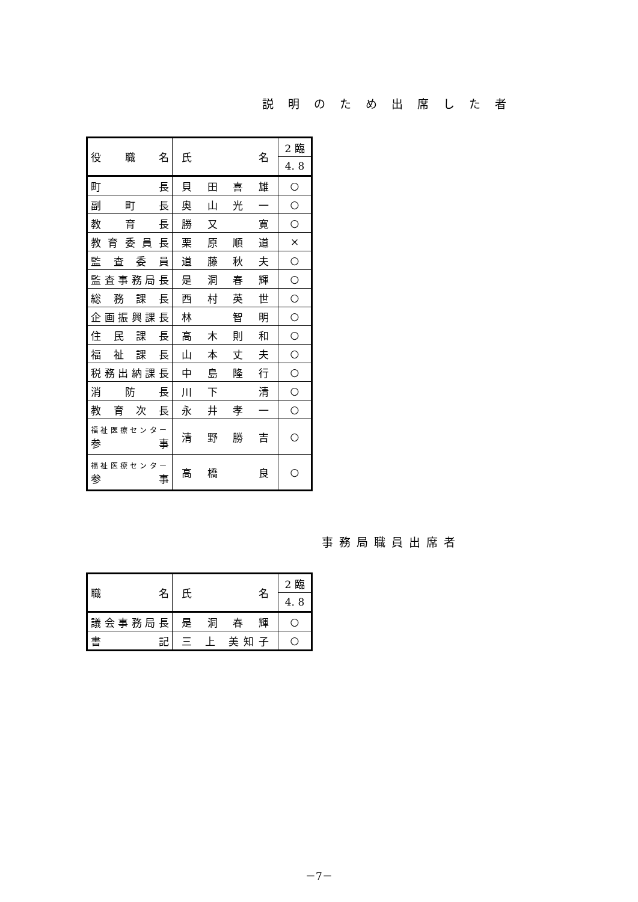説明のため出席した者
| 役 職 名 | 氏 名 | 2 臨 |
| | | 4. 8 |
| 町 長 | 貝田喜雄 | ○ |
| 副町長 | 奥山光一 | ○ |
| 教育長 | 勝又 寛 | ○ |
| 教育委員長 | 栗原順道 | × |
| 監査委員 | 道藤秋夫 | ○ |
| 監査事務局長 | 是洞春輝 | ○ |
| 総務課長 | 西村英世 | ○ |
| 企画振興課長 | 林 智明 | ○ |
| 住民課長 | 高木則和 | ○ |
| 福祉課長 | 山本丈夫 | ○ |
| 税務出納課長 | 中島隆行 | ○ |
| 消防長 | 川下 清 | ○ |
| 教育次長 | 永井孝一 | ○ |
| 福祉医療センター 参 事 | 清野勝吉 | ○ |
| 福祉医療センター 参 事 | 高橋 良 | ○ |
事務局職員出席者
| 職 名 | 氏 名 | 2 臨 |
| | | 4. 8 |
| 議会事務局長 | 是洞春輝 | ○ |
| 書 記 | 三 上 美知子 | ○ |
－7－